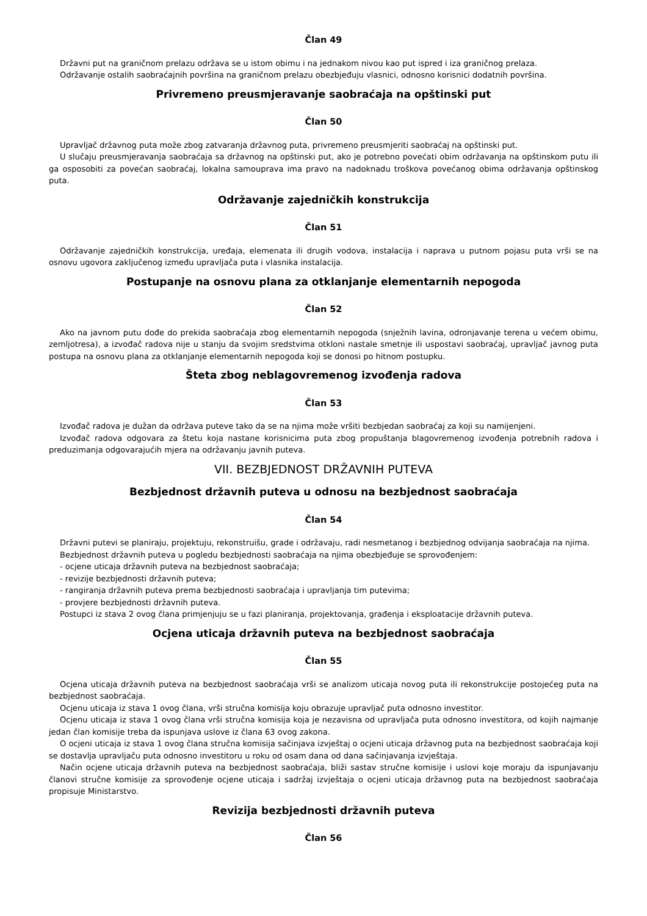Član 49
Državni put na graničnom prelazu održava se u istom obimu i na jednakom nivou kao put ispred i iza graničnog prelaza.
Održavanje ostalih saobraćajnih površina na graničnom prelazu obezbjeđuju vlasnici, odnosno korisnici dodatnih površina.
Privremeno preusmjeravanje saobraćaja na opštinski put
Član 50
Upravljač državnog puta može zbog zatvaranja državnog puta, privremeno preusmjeriti saobraćaj na opštinski put.
U slučaju preusmjeravanja saobraćaja sa državnog na opštinski put, ako je potrebno povećati obim održavanja na opštinskom putu ili ga osposobiti za povećan saobraćaj, lokalna samouprava ima pravo na nadoknadu troškova povećanog obima održavanja opštinskog puta.
Održavanje zajedničkih konstrukcija
Član 51
Održavanje zajedničkih konstrukcija, uređaja, elemenata ili drugih vodova, instalacija i naprava u putnom pojasu puta vrši se na osnovu ugovora zaključenog između upravljača puta i vlasnika instalacija.
Postupanje na osnovu plana za otklanjanje elementarnih nepogoda
Član 52
Ako na javnom putu dođe do prekida saobraćaja zbog elementarnih nepogoda (snježnih lavina, odronjavanje terena u većem obimu, zemljotresa), a izvođač radova nije u stanju da svojim sredstvima otkloni nastale smetnje ili uspostavi saobraćaj, upravljač javnog puta postupa na osnovu plana za otklanjanje elementarnih nepogoda koji se donosi po hitnom postupku.
Šteta zbog neblagovremenog izvođenja radova
Član 53
Izvođač radova je dužan da održava puteve tako da se na njima može vršiti bezbjedan saobraćaj za koji su namijenjeni.
Izvođač radova odgovara za štetu koja nastane korisnicima puta zbog propuštanja blagovremenog izvođenja potrebnih radova i preduzimanja odgovarajućih mjera na održavanju javnih puteva.
VII. BEZBJEDNOST DRŽAVNIH PUTEVA
Bezbjednost državnih puteva u odnosu na bezbjednost saobraćaja
Član 54
Državni putevi se planiraju, projektuju, rekonstruišu, grade i održavaju, radi nesmetanog i bezbjednog odvijanja saobraćaja na njima.
Bezbjednost državnih puteva u pogledu bezbjednosti saobraćaja na njima obezbjeđuje se sprovođenjem:
- ocjene uticaja državnih puteva na bezbjednost saobraćaja;
- revizije bezbjednosti državnih puteva;
- rangiranja državnih puteva prema bezbjednosti saobraćaja i upravljanja tim putevima;
- provjere bezbjednosti državnih puteva.
Postupci iz stava 2 ovog člana primjenjuju se u fazi planiranja, projektovanja, građenja i eksploatacije državnih puteva.
Ocjena uticaja državnih puteva na bezbjednost saobraćaja
Član 55
Ocjena uticaja državnih puteva na bezbjednost saobraćaja vrši se analizom uticaja novog puta ili rekonstrukcije postojećeg puta na bezbjednost saobraćaja.
Ocjenu uticaja iz stava 1 ovog člana, vrši stručna komisija koju obrazuje upravljač puta odnosno investitor.
Ocjenu uticaja iz stava 1 ovog člana vrši stručna komisija koja je nezavisna od upravljača puta odnosno investitora, od kojih najmanje jedan član komisije treba da ispunjava uslove iz člana 63 ovog zakona.
O ocjeni uticaja iz stava 1 ovog člana stručna komisija sačinjava izvještaj o ocjeni uticaja državnog puta na bezbjednost saobraćaja koji se dostavlja upravljaču puta odnosno investitoru u roku od osam dana od dana sačinjavanja izvještaja.
Način ocjene uticaja državnih puteva na bezbjednost saobraćaja, bliži sastav stručne komisije i uslovi koje moraju da ispunjavanju članovi stručne komisije za sprovođenje ocjene uticaja i sadržaj izvještaja o ocjeni uticaja državnog puta na bezbjednost saobraćaja propisuje Ministarstvo.
Revizija bezbjednosti državnih puteva
Član 56